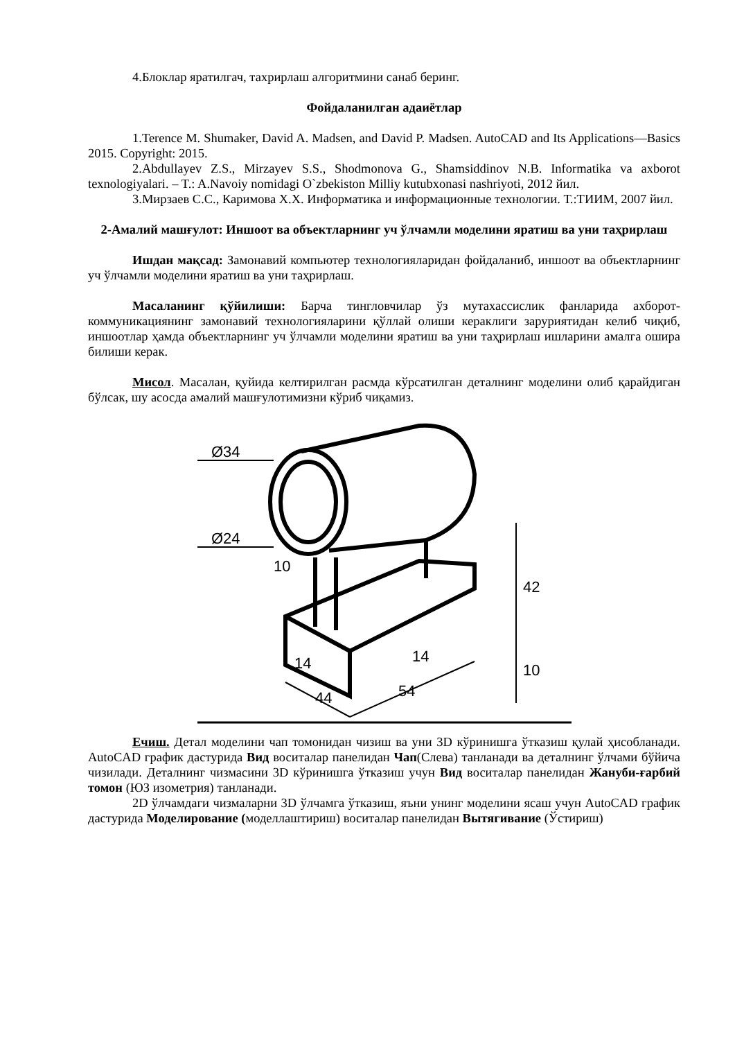4.Блоклар яратилгач, тахрирлаш алгоритмини санаб беринг.
Фойдаланилган адаиётлар
1.Terence M. Shumaker, David A. Madsen, and David P. Madsen. AutoCAD and Its Applications—Basics 2015. Copyright: 2015.
2.Abdullayev Z.S., Mirzayev S.S., Shodmonova G., Shamsiddinov N.B. Informatika va axborot texnologiyalari. – T.: A.Navoiy nomidagi O`zbekiston Milliy kutubxonasi nashriyoti, 2012 йил.
3.Мирзаев С.С., Каримова Х.Х. Информатика и информационные технологии. Т.:ТИИМ, 2007 йил.
2-Амалий машғулот: Иншоот ва объектларнинг уч ўлчамли моделини яратиш ва уни таҳрирлаш
Ишдан мақсад: Замонавий компьютер технологияларидан фойдаланиб, иншоот ва объектларнинг уч ўлчамли моделини яратиш ва уни таҳрирлаш.
Масаланинг қўйилиши: Барча тингловчилар ўз мутахассислик фанларида ахборот-коммуникациянинг замонавий технологияларини қўллай олиши кераклиги заруриятидан келиб чиқиб, иншоотлар ҳамда объектларнинг уч ўлчамли моделини яратиш ва уни таҳрирлаш ишларини амалга ошира билиши керак.
Мисол. Масалан, қуйида келтирилган расмда кўрсатилган деталнинг моделини олиб қарайдиган бўлсак, шу асосда амалий машғулотимизни кўриб чиқамиз.
Ø34
Ø24
42
10
14
14
44
54
10
Ечиш. Детал моделини чап томонидан чизиш ва уни 3D кўринишга ўтказиш қулай ҳисобланади. AutoCAD график дастурида Вид воситалар панелидан Чап(Слева) танланади ва деталнинг ўлчами бўйича чизилади. Деталнинг чизмасини 3D кўринишга ўтказиш учун Вид воситалар панелидан Жануби-ғарбий томон (ЮЗ изометрия) танланади.
2D ўлчамдаги чизмаларни 3D ўлчамга ўтказиш, яъни унинг моделини ясаш учун AutoCAD график дастурида Моделирование (моделлаштириш) воситалар панелидан Вытягивание (Ўстириш)